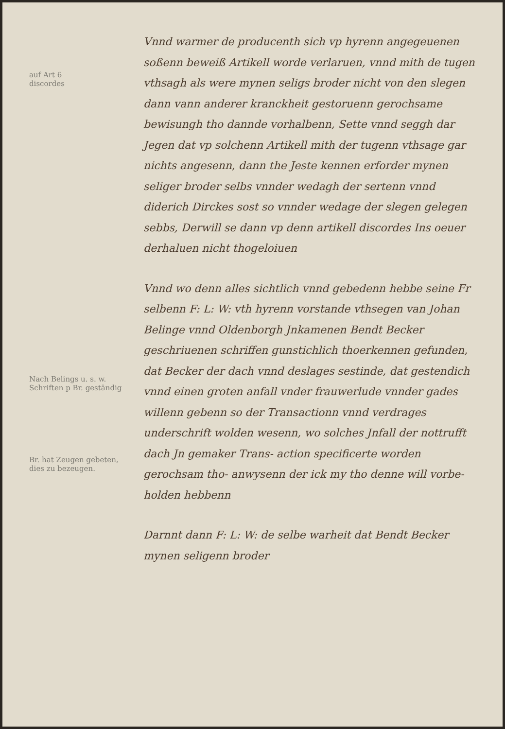auf Art 6
discordes
Nach Belings u. s. w.
Schriften p Br. geständig
Br. hat Zeugen gebeten,
dies zu bezeugen.
Vnnd warmer de producenth sich vp hyrenn angegeuenen soßenn beweiß Artikell worde verlaruen, vnnd mith de tugen vthsagh als were mynen seligs broder nicht von den slegen dann vann anderer kranckheit gestoruenn gerochsame bewisungh tho dannde vorhalbenn, Sette vnnd seggh dar Jegen dat vp solchenn Artikell mith der tugenn vthsage gar nichts angesenn, dann the Jeste kennen erforder mynen seliger broder selbs vnnder wedagh der sertenn vnnd diderich Dirckes sost so vnnder wedage der slegen gelegen sebbs, Derwill se dann vp denn artikell discordes Ins oeuer derhaluen nicht thogeloiuen
Vnnd wo denn alles sichtlich vnnd gebedenn hebbe seine Fr selbenn F: L: W: vth hyrenn vorstande vthsegen van Johan Belinge vnnd Oldenborgh Jnkamenen Bendt Becker geschriuenen schriffen gunstichlich thoerkennen gefunden, dat Becker der dach vnnd deslages sestinde, dat gestendich vnnd einen groten anfall vnder frauwerlude vnnder gades willenn gebenn so der Transactionn vnnd verdrages underschrift wolden wesenn, wo solches Jnfall der nottrufft dach Jn gemaker Trans- action specificerte worden gerochsam tho- anwysenn der ick my tho denne will vorbe- holden hebbenn
Darnnt dann F: L: W: de selbe warheit dat Bendt Becker mynen seligenn broder